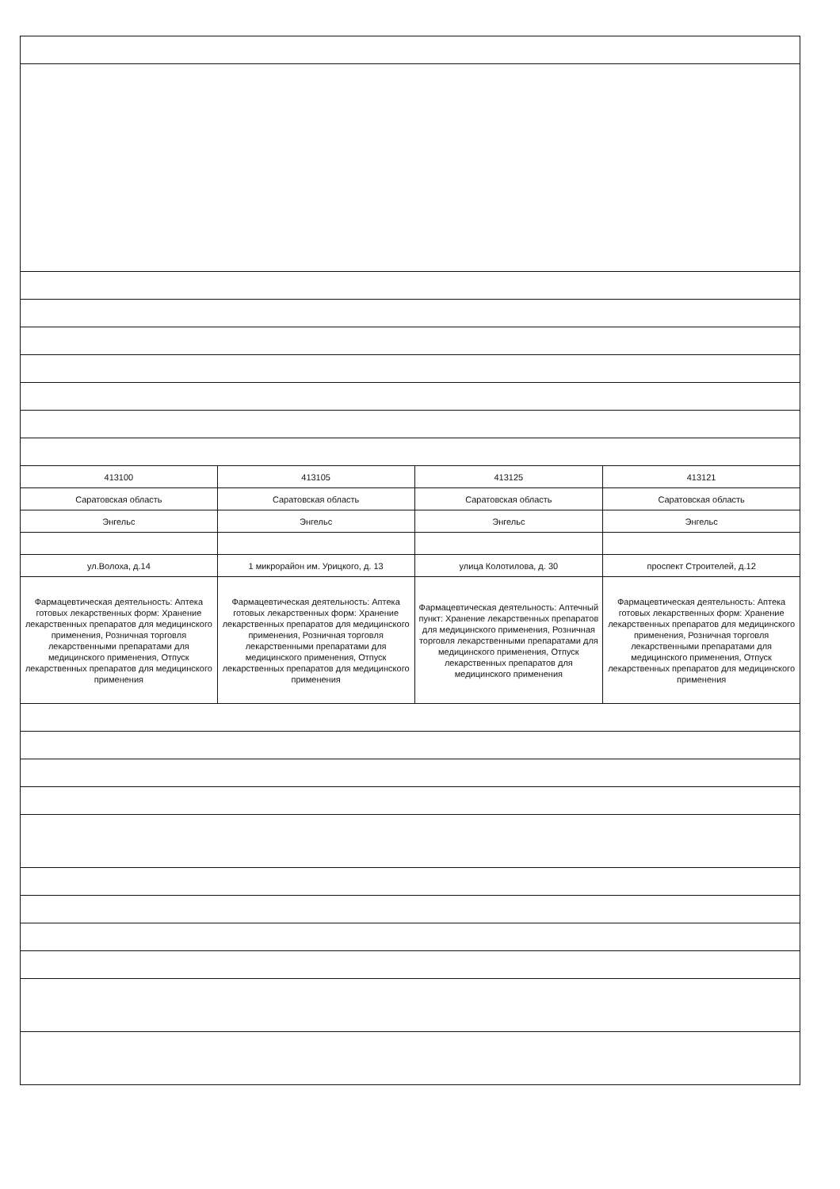| 413100 | 413105 | 413125 | 413121 |
| Саратовская область | Саратовская область | Саратовская область | Саратовская область |
| Энгельс | Энгельс | Энгельс | Энгельс |
| ул.Волоха, д.14 | 1 микрорайон им. Урицкого, д. 13 | улица Колотилова, д. 30 | проспект Строителей, д.12 |
| Фармацевтическая деятельность: Аптека готовых лекарственных форм: Хранение лекарственных препаратов для медицинского применения, Розничная торговля лекарственными препаратами для медицинского применения, Отпуск лекарственных препаратов для медицинского применения | Фармацевтическая деятельность: Аптека готовых лекарственных форм: Хранение лекарственных препаратов для медицинского применения, Розничная торговля лекарственными препаратами для медицинского применения, Отпуск лекарственных препаратов для медицинского применения | Фармацевтическая деятельность: Аптечный пункт: Хранение лекарственных препаратов для медицинского применения, Розничная торговля лекарственными препаратами для медицинского применения, Отпуск лекарственных препаратов для медицинского применения | Фармацевтическая деятельность: Аптека готовых лекарственных форм: Хранение лекарственных препаратов для медицинского применения, Розничная торговля лекарственными препаратами для медицинского применения, Отпуск лекарственных препаратов для медицинского применения |